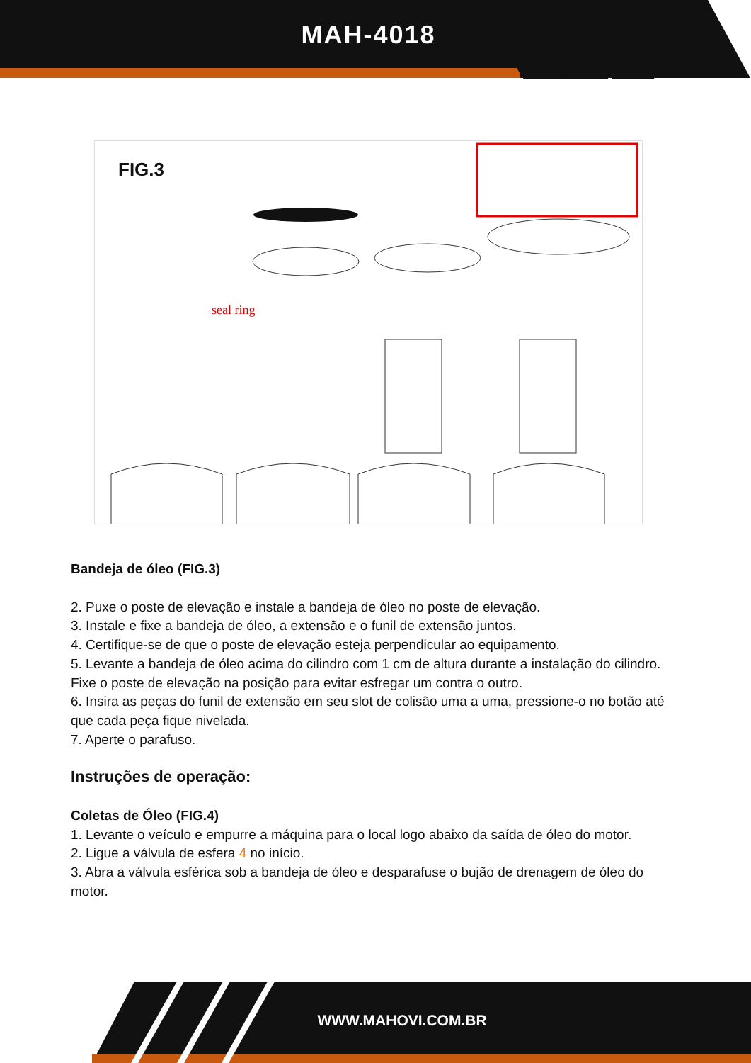MAH-4018
FIG.3
seal ring
Bandeja de óleo (FIG.3)
2. Puxe o poste de elevação e instale a bandeja de óleo no poste de elevação.
3. Instale e fixe a bandeja de óleo, a extensão e o funil de extensão juntos.
4. Certifique-se de que o poste de elevação esteja perpendicular ao equipamento.
5. Levante a bandeja de óleo acima do cilindro com 1 cm de altura durante a instalação do cilindro. Fixe o poste de elevação na posição para evitar esfregar um contra o outro.
6. Insira as peças do funil de extensão em seu slot de colisão uma a uma, pressione-o no botão até que cada peça fique nivelada.
7. Aperte o parafuso.
Instruções de operação:
Coletas de Óleo (FIG.4)
1. Levante o veículo e empurre a máquina para o local logo abaixo da saída de óleo do motor.
2. Ligue a válvula de esfera 4 no início.
3. Abra a válvula esférica sob a bandeja de óleo e desparafuse o bujão de drenagem de óleo do motor.
WWW.MAHOVI.COM.BR